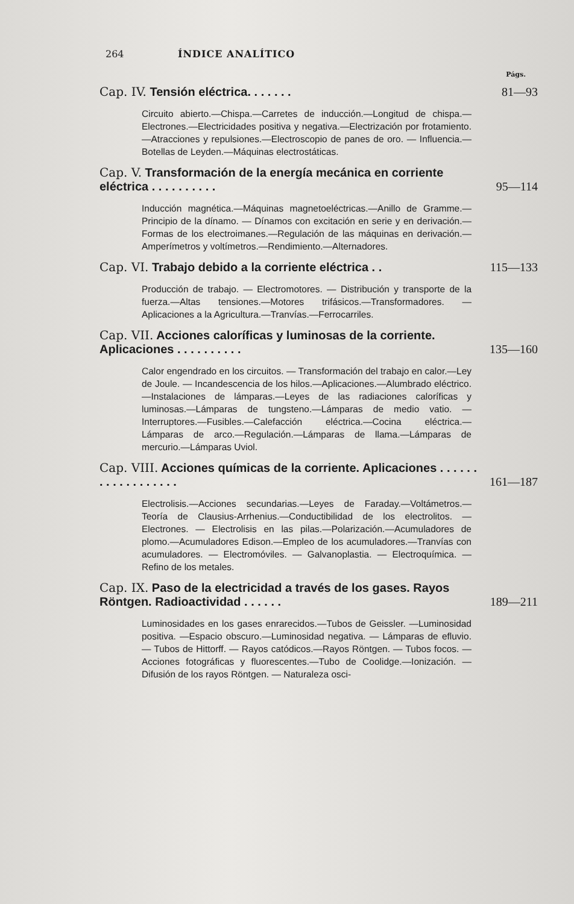264 ÍNDICE ANALÍTICO
Págs.
Cap. IV. Tensión eléctrica. . . . . . .
81—93
Circuito abierto.—Chispa.—Carretes de inducción.—Longitud de chispa.—Electrones.—Electricidades positiva y negativa.—Electrización por frotamiento.—Atracciones y repulsiones.—Electroscopio de panes de oro. — Influencia.—Botellas de Leyden.—Máquinas electrostáticas.
Cap. V. Transformación de la energía mecánica en corriente eléctrica . . . . . . . . . .
95—114
Inducción magnética.—Máquinas magnetoeléctricas.—Anillo de Gramme.—Principio de la dínamo. — Dínamos con excitación en serie y en derivación.—Formas de los electroimanes.—Regulación de las máquinas en derivación.—Amperímetros y voltímetros.—Rendimiento.—Alternadores.
Cap. VI. Trabajo debido a la corriente eléctrica . .
115—133
Producción de trabajo. — Electromotores. — Distribución y transporte de la fuerza.—Altas tensiones.—Motores trifásicos.—Transformadores. — Aplicaciones a la Agricultura.—Tranvías.—Ferrocarriles.
Cap. VII. Acciones caloríficas y luminosas de la corriente. Aplicaciones . . . . . . . . . .
135—160
Calor engendrado en los circuitos. — Transformación del trabajo en calor.—Ley de Joule. — Incandescencia de los hilos.—Aplicaciones.—Alumbrado eléctrico.—Instalaciones de lámparas.—Leyes de las radiaciones caloríficas y luminosas.—Lámparas de tungsteno.—Lámparas de medio vatio. —Interruptores.—Fusibles.—Calefacción eléctrica.—Cocina eléctrica.—Lámparas de arco.—Regulación.—Lámparas de llama.—Lámparas de mercurio.—Lámparas Uviol.
Cap. VIII. Acciones químicas de la corriente. Aplicaciones . . . . . . . . . . . . . . . . . .
161—187
Electrolisis.—Acciones secundarias.—Leyes de Faraday.—Voltámetros.—Teoría de Clausius-Arrhenius.—Conductibilidad de los electrolitos. — Electrones. — Electrolisis en las pilas.—Polarización.—Acumuladores de plomo.—Acumuladores Edison.—Empleo de los acumuladores.—Tranvías con acumuladores. — Electromóviles. — Galvanoplastia. — Electroquímica. — Refino de los metales.
Cap. IX. Paso de la electricidad a través de los gases. Rayos Röntgen. Radioactividad . . . . . .
189—211
Luminosidades en los gases enrarecidos.—Tubos de Geissler. —Luminosidad positiva. —Espacio obscuro.—Luminosidad negativa. — Lámparas de efluvio. — Tubos de Hittorff. — Rayos catódicos.—Rayos Röntgen. — Tubos focos. — Acciones fotográficas y fluorescentes.—Tubo de Coolidge.—Ionización. — Difusión de los rayos Röntgen. — Naturaleza osci-